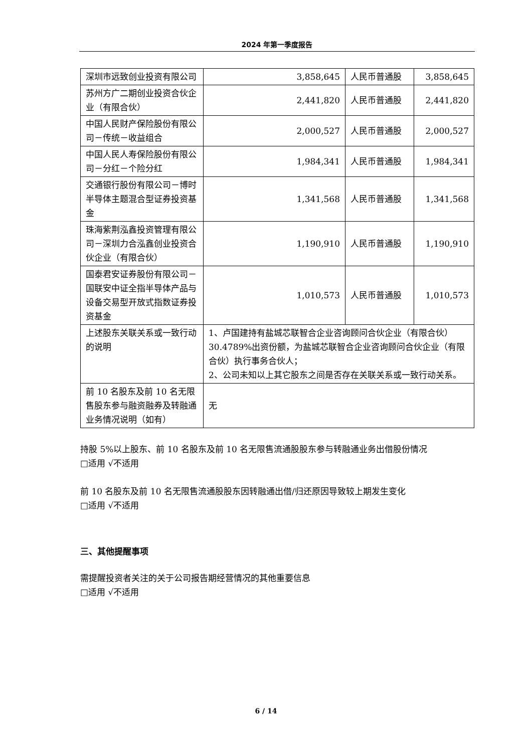2024 年第一季度报告
| 深圳市远致创业投资有限公司 | 3,858,645 | 人民币普通股 | 3,858,645 |
| 苏州方广二期创业投资合伙企业（有限合伙） | 2,441,820 | 人民币普通股 | 2,441,820 |
| 中国人民财产保险股份有限公司－传统－收益组合 | 2,000,527 | 人民币普通股 | 2,000,527 |
| 中国人民人寿保险股份有限公司－分红－个险分红 | 1,984,341 | 人民币普通股 | 1,984,341 |
| 交通银行股份有限公司－博时半导体主题混合型证券投资基金 | 1,341,568 | 人民币普通股 | 1,341,568 |
| 珠海紫荆泓鑫投资管理有限公司－深圳力合泓鑫创业投资合伙企业（有限合伙） | 1,190,910 | 人民币普通股 | 1,190,910 |
| 国泰君安证券股份有限公司－国联安中证全指半导体产品与设备交易型开放式指数证券投资基金 | 1,010,573 | 人民币普通股 | 1,010,573 |
| 上述股东关联关系或一致行动的说明 | 1、卢国建持有盐城芯联智合企业咨询顾问合伙企业（有限合伙）30.4789%出资份额，为盐城芯联智合企业咨询顾问合伙企业（有限合伙）执行事务合伙人； 2、公司未知以上其它股东之间是否存在关联关系或一致行动关系。 | | |
| 前 10 名股东及前 10 名无限售股东参与融资融券及转融通业务情况说明（如有） | 无 | | |
持股 5%以上股东、前 10 名股东及前 10 名无限售流通股股东参与转融通业务出借股份情况
□适用 √不适用
前 10 名股东及前 10 名无限售流通股股东因转融通出借/归还原因导致较上期发生变化
□适用 √不适用
三、其他提醒事项
需提醒投资者关注的关于公司报告期经营情况的其他重要信息
□适用 √不适用
6 / 14